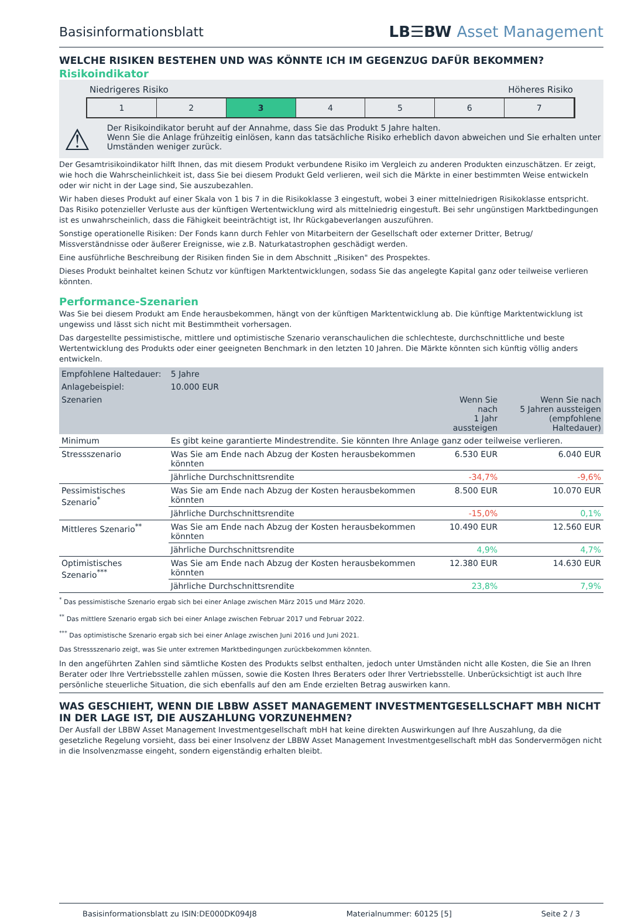Basisinformationsblatt
LB☰BW Asset Management
WELCHE RISIKEN BESTEHEN UND WAS KÖNNTE ICH IM GEGENZUG DAFÜR BEKOMMEN?
Risikoindikator
Niedrigeres Risiko Höheres Risiko
1 2 3 4 5 6 7
⚠
Der Risikoindikator beruht auf der Annahme, dass Sie das Produkt 5 Jahre halten.
Wenn Sie die Anlage frühzeitig einlösen, kann das tatsächliche Risiko erheblich davon abweichen und Sie erhalten unter Umständen weniger zurück.
Der Gesamtrisikoindikator hilft Ihnen, das mit diesem Produkt verbundene Risiko im Vergleich zu anderen Produkten einzuschätzen. Er zeigt, wie hoch die Wahrscheinlichkeit ist, dass Sie bei diesem Produkt Geld verlieren, weil sich die Märkte in einer bestimmten Weise entwickeln oder wir nicht in der Lage sind, Sie auszubezahlen.
Wir haben dieses Produkt auf einer Skala von 1 bis 7 in die Risikoklasse 3 eingestuft, wobei 3 einer mittelniedrigen Risikoklasse entspricht. Das Risiko potenzieller Verluste aus der künftigen Wertentwicklung wird als mittelniedrig eingestuft. Bei sehr ungünstigen Marktbedingungen ist es unwahrscheinlich, dass die Fähigkeit beeinträchtigt ist, Ihr Rückgabeverlangen auszuführen.
Sonstige operationelle Risiken: Der Fonds kann durch Fehler von Mitarbeitern der Gesellschaft oder externer Dritter, Betrug/ Missverständnisse oder äußerer Ereignisse, wie z.B. Naturkatastrophen geschädigt werden.
Eine ausführliche Beschreibung der Risiken finden Sie in dem Abschnitt „Risiken" des Prospektes.
Dieses Produkt beinhaltet keinen Schutz vor künftigen Marktentwicklungen, sodass Sie das angelegte Kapital ganz oder teilweise verlieren könnten.
Performance-Szenarien
Was Sie bei diesem Produkt am Ende herausbekommen, hängt von der künftigen Marktentwicklung ab. Die künftige Marktentwicklung ist ungewiss und lässt sich nicht mit Bestimmtheit vorhersagen.
Das dargestellte pessimistische, mittlere und optimistische Szenario veranschaulichen die schlechteste, durchschnittliche und beste Wertentwicklung des Produkts oder einer geeigneten Benchmark in den letzten 10 Jahren. Die Märkte könnten sich künftig völlig anders entwickeln.
| Empfohlene Haltedauer: | 5 Jahre | | |
| --- | --- | --- | --- |
| Anlagebeispiel: | 10.000 EUR | | |
| Szenarien | | Wenn Sie nach 1 Jahr aussteigen | Wenn Sie nach 5 Jahren aussteigen (empfohlene Haltedauer) |
| Minimum | Es gibt keine garantierte Mindestrendite. Sie könnten Ihre Anlage ganz oder teilweise verlieren. | | |
| Stressszenario | Was Sie am Ende nach Abzug der Kosten herausbekommen könnten | 6.530 EUR | 6.040 EUR |
| | Jährliche Durchschnittsrendite | -34,7% | -9,6% |
| Pessimistisches Szenario<sup>*</sup> | Was Sie am Ende nach Abzug der Kosten herausbekommen könnten | 8.500 EUR | 10.070 EUR |
| | Jährliche Durchschnittsrendite | -15,0% | 0,1% |
| Mittleres Szenario<sup>**</sup> | Was Sie am Ende nach Abzug der Kosten herausbekommen könnten | 10.490 EUR | 12.560 EUR |
| | Jährliche Durchschnittsrendite | 4,9% | 4,7% |
| Optimistisches Szenario<sup>***</sup> | Was Sie am Ende nach Abzug der Kosten herausbekommen könnten | 12.380 EUR | 14.630 EUR |
| | Jährliche Durchschnittsrendite | 23,8% | 7,9% |
<sup>*</sup> Das pessimistische Szenario ergab sich bei einer Anlage zwischen März 2015 und März 2020.
<sup>**</sup> Das mittlere Szenario ergab sich bei einer Anlage zwischen Februar 2017 und Februar 2022.
<sup>***</sup> Das optimistische Szenario ergab sich bei einer Anlage zwischen Juni 2016 und Juni 2021.
Das Stressszenario zeigt, was Sie unter extremen Marktbedingungen zurückbekommen könnten.
In den angeführten Zahlen sind sämtliche Kosten des Produkts selbst enthalten, jedoch unter Umständen nicht alle Kosten, die Sie an Ihren Berater oder Ihre Vertriebsstelle zahlen müssen, sowie die Kosten Ihres Beraters oder Ihrer Vertriebsstelle. Unberücksichtigt ist auch Ihre persönliche steuerliche Situation, die sich ebenfalls auf den am Ende erzielten Betrag auswirken kann.
WAS GESCHIEHT, WENN DIE LBBW ASSET MANAGEMENT INVESTMENTGESELLSCHAFT MBH NICHT IN DER LAGE IST, DIE AUSZAHLUNG VORZUNEHMEN?
Der Ausfall der LBBW Asset Management Investmentgesellschaft mbH hat keine direkten Auswirkungen auf Ihre Auszahlung, da die gesetzliche Regelung vorsieht, dass bei einer Insolvenz der LBBW Asset Management Investmentgesellschaft mbH das Sondervermögen nicht in die Insolvenzmasse eingeht, sondern eigenständig erhalten bleibt.
Basisinformationsblatt zu ISIN:DE000DK094J8 Materialnummer: 60125 [5] Seite 2 / 3